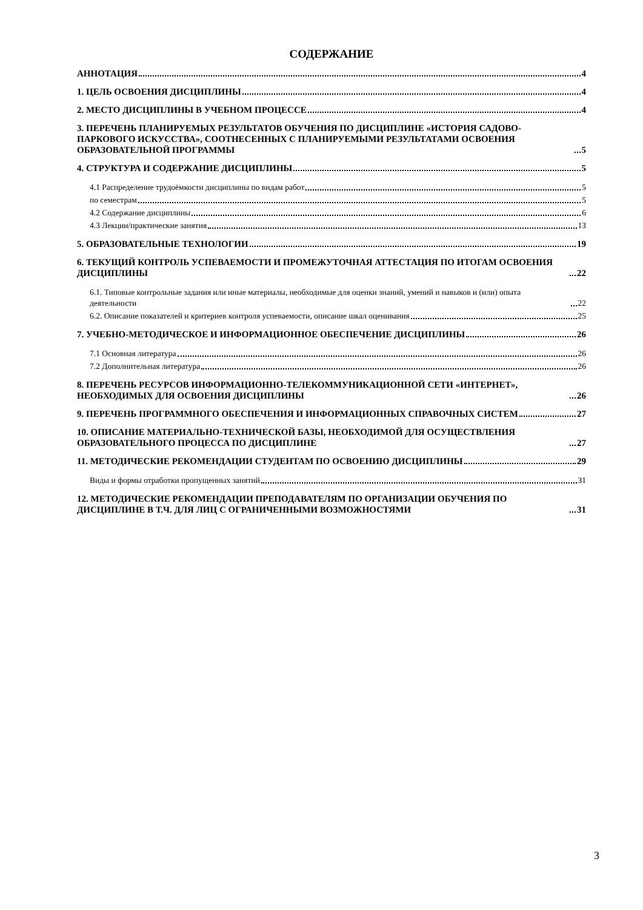СОДЕРЖАНИЕ
АННОТАЦИЯ 4
1. ЦЕЛЬ ОСВОЕНИЯ ДИСЦИПЛИНЫ 4
2. МЕСТО ДИСЦИПЛИНЫ В УЧЕБНОМ ПРОЦЕССЕ 4
3. ПЕРЕЧЕНЬ ПЛАНИРУЕМЫХ РЕЗУЛЬТАТОВ ОБУЧЕНИЯ ПО ДИСЦИПЛИНЕ «ИСТОРИЯ САДОВО-ПАРКОВОГО ИСКУССТВА», СООТНЕСЕННЫХ С ПЛАНИРУЕМЫМИ РЕЗУЛЬТАТАМИ ОСВОЕНИЯ ОБРАЗОВАТЕЛЬНОЙ ПРОГРАММЫ 5
4. СТРУКТУРА И СОДЕРЖАНИЕ ДИСЦИПЛИНЫ 5
4.1 Распределение трудоёмкости дисциплины по видам работ 5
по семестрам 5
4.2 Содержание дисциплины 6
4.3 Лекции/практические занятия 13
5. ОБРАЗОВАТЕЛЬНЫЕ ТЕХНОЛОГИИ 19
6. ТЕКУЩИЙ КОНТРОЛЬ УСПЕВАЕМОСТИ И ПРОМЕЖУТОЧНАЯ АТТЕСТАЦИЯ ПО ИТОГАМ ОСВОЕНИЯ ДИСЦИПЛИНЫ 22
6.1. Типовые контрольные задания или иные материалы, необходимые для оценки знаний, умений и навыков и (или) опыта деятельности 22
6.2. Описание показателей и критериев контроля успеваемости, описание шкал оценивания 25
7. УЧЕБНО-МЕТОДИЧЕСКОЕ И ИНФОРМАЦИОННОЕ ОБЕСПЕЧЕНИЕ ДИСЦИПЛИНЫ 26
7.1 Основная литература 26
7.2 Дополнительная литература 26
8. ПЕРЕЧЕНЬ РЕСУРСОВ ИНФОРМАЦИОННО-ТЕЛЕКОММУНИКАЦИОННОЙ СЕТИ «ИНТЕРНЕТ», НЕОБХОДИМЫХ ДЛЯ ОСВОЕНИЯ ДИСЦИПЛИНЫ 26
9. ПЕРЕЧЕНЬ ПРОГРАММНОГО ОБЕСПЕЧЕНИЯ И ИНФОРМАЦИОННЫХ СПРАВОЧНЫХ СИСТЕМ 27
10. ОПИСАНИЕ МАТЕРИАЛЬНО-ТЕХНИЧЕСКОЙ БАЗЫ, НЕОБХОДИМОЙ ДЛЯ ОСУЩЕСТВЛЕНИЯ ОБРАЗОВАТЕЛЬНОГО ПРОЦЕССА ПО ДИСЦИПЛИНЕ 27
11. МЕТОДИЧЕСКИЕ РЕКОМЕНДАЦИИ СТУДЕНТАМ ПО ОСВОЕНИЮ ДИСЦИПЛИНЫ 29
Виды и формы отработки пропущенных занятий 31
12. МЕТОДИЧЕСКИЕ РЕКОМЕНДАЦИИ ПРЕПОДАВАТЕЛЯМ ПО ОРГАНИЗАЦИИ ОБУЧЕНИЯ ПО ДИСЦИПЛИНЕ В Т.Ч. ДЛЯ ЛИЦ С ОГРАНИЧЕННЫМИ ВОЗМОЖНОСТЯМИ 31
3